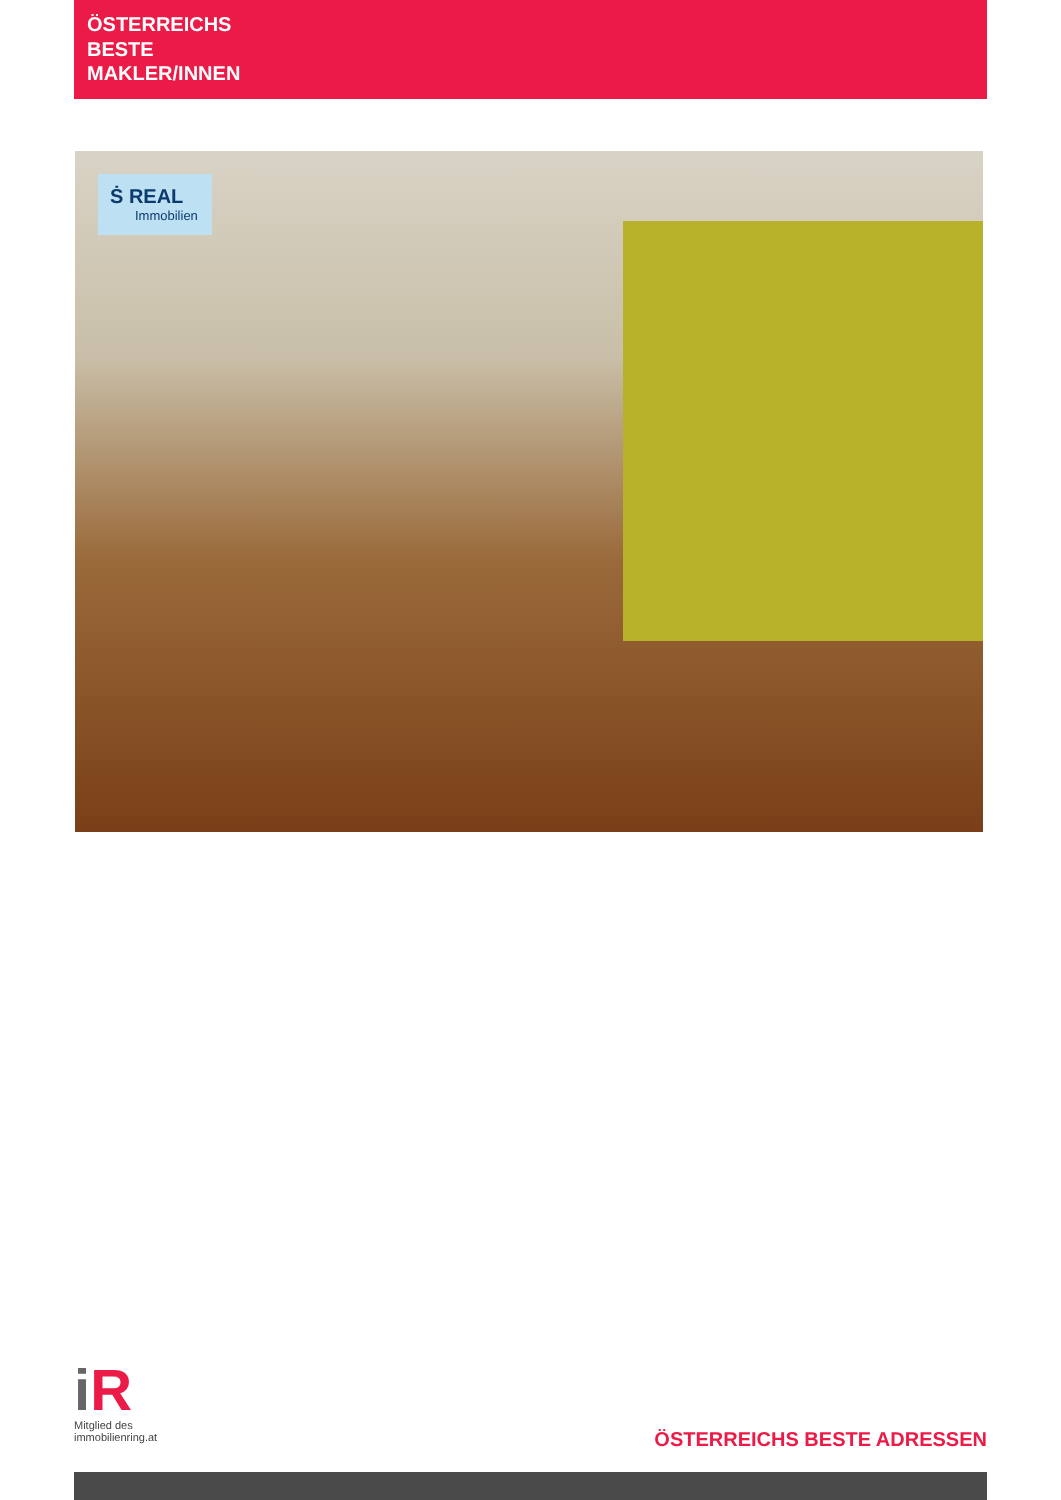ÖSTERREICHS
BESTE
MAKLER/INNEN
Ṡ REAL
Immobilien
i R
Mitglied des
immobilienring.at
ÖSTERREICHS BESTE ADRESSEN